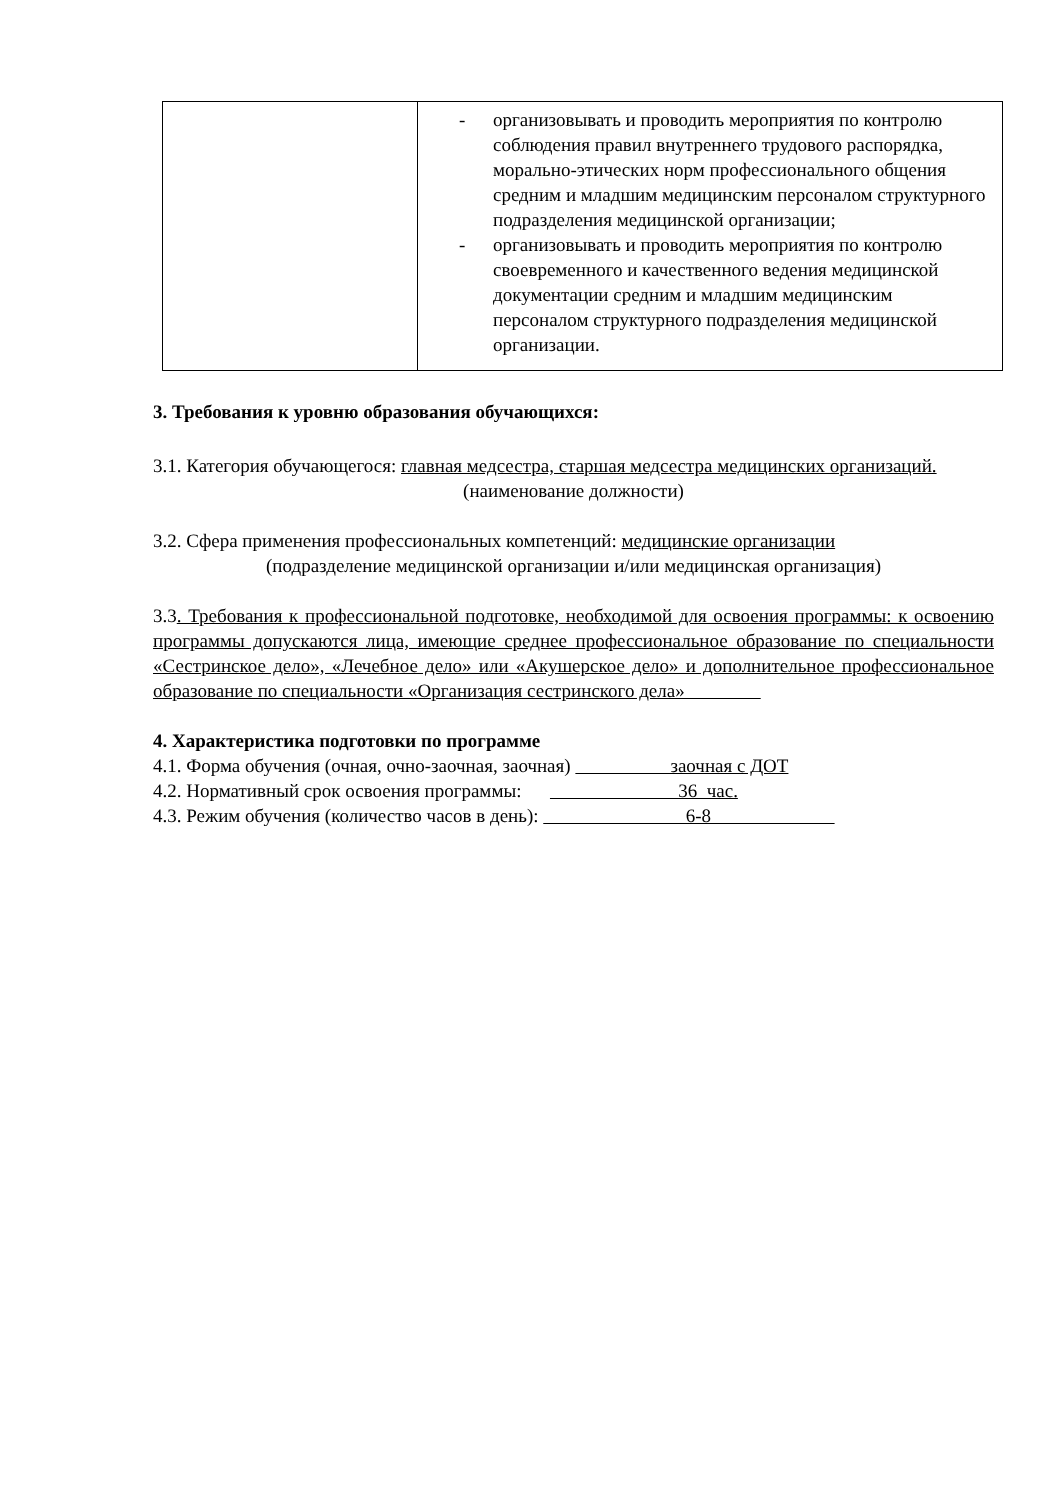| | - организовывать и проводить мероприятия по контролю соблюдения правил внутреннего трудового распорядка, морально-этических норм профессионального общения средним и младшим медицинским персоналом структурного подразделения медицинской организации; - организовывать и проводить мероприятия по контролю своевременного и качественного ведения медицинской документации средним и младшим медицинским персоналом структурного подразделения медицинской организации. |
3. Требования к уровню образования обучающихся:
3.1. Категория обучающегося: главная медсестра, старшая медсестра медицинских организаций.
(наименование должности)
3.2. Сфера применения профессиональных компетенций: медицинские организации
(подразделение медицинской организации и/или медицинская организация)
3.3. Требования к профессиональной подготовке, необходимой для освоения программы: к освоению программы допускаются лица, имеющие среднее профессиональное образование по специальности «Сестринское дело», «Лечебное дело» или «Акушерское дело» и дополнительное профессиональное образование по специальности «Организация сестринского дела»
4. Характеристика подготовки по программе
4.1. Форма обучения (очная, очно-заочная, заочная) заочная с ДОТ
4.2. Нормативный срок освоения программы: 36 час.
4.3. Режим обучения (количество часов в день): 6-8